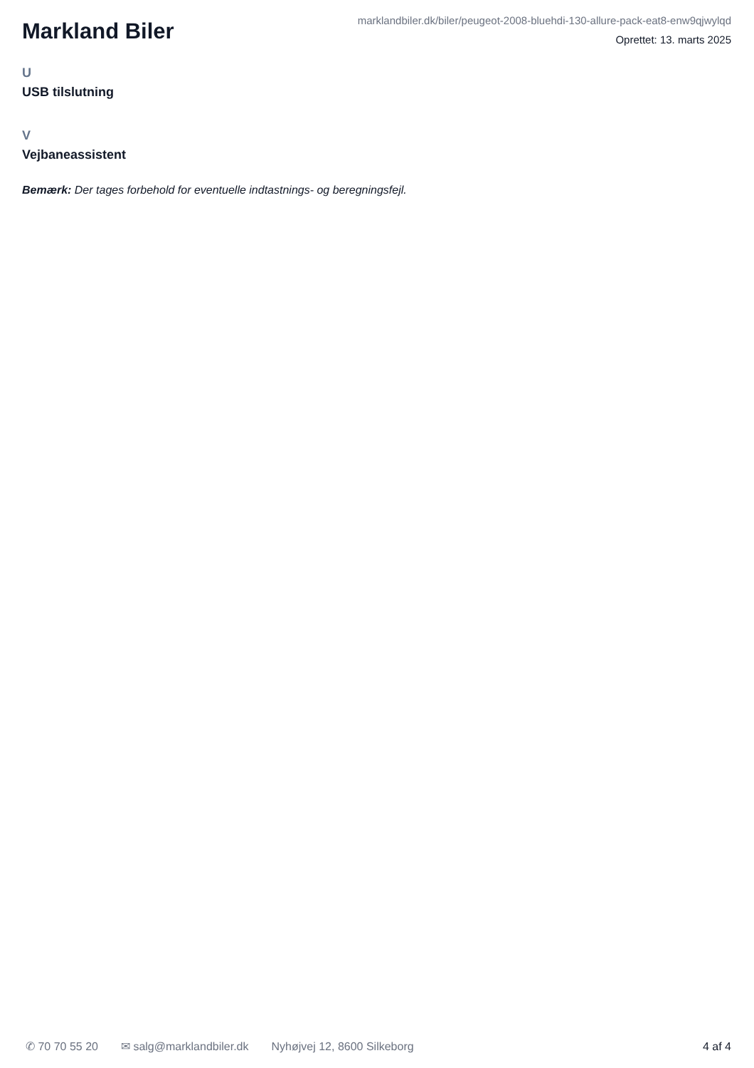Markland Biler
marklandbiler.dk/biler/peugeot-2008-bluehdi-130-allure-pack-eat8-enw9qjwylqd
Oprettet: 13. marts 2025
U
USB tilslutning
V
Vejbaneassistent
Bemærk: Der tages forbehold for eventuelle indtastnings- og beregningsfejl.
✆ 70 70 55 20 ✉ salg@marklandbiler.dk Nyhøjvej 12, 8600 Silkeborg 4 af 4